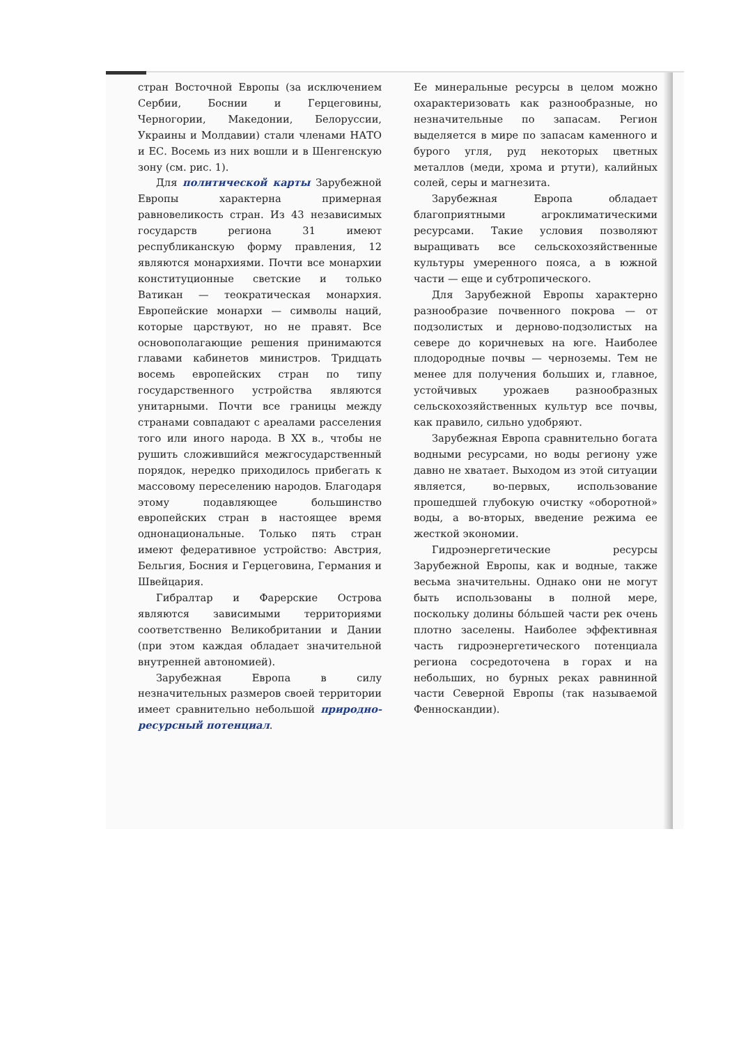стран Восточной Европы (за исключением Сербии, Боснии и Герцеговины, Черногории, Македонии, Белоруссии, Украины и Молдавии) стали членами НАТО и ЕС. Восемь из них вошли и в Шенгенскую зону (см. рис. 1).
Для политической карты Зарубежной Европы характерна примерная равновеликость стран. Из 43 независимых государств региона 31 имеют республиканскую форму правления, 12 являются монархиями. Почти все монархии конституционные светские и только Ватикан — теократическая монархия. Европейские монархи — символы наций, которые царствуют, но не правят. Все основополагающие решения принимаются главами кабинетов министров. Тридцать восемь европейских стран по типу государственного устройства являются унитарными. Почти все границы между странами совпадают с ареалами расселения того или иного народа. В XX в., чтобы не рушить сложившийся межгосударственный порядок, нередко приходилось прибегать к массовому переселению народов. Благодаря этому подавляющее большинство европейских стран в настоящее время однонациональные. Только пять стран имеют федеративное устройство: Австрия, Бельгия, Босния и Герцеговина, Германия и Швейцария.
Гибралтар и Фарерские Острова являются зависимыми территориями соответственно Великобритании и Дании (при этом каждая обладает значительной внутренней автономией).
Зарубежная Европа в силу незначительных размеров своей территории имеет сравнительно небольшой природно-ресурсный потенциал.
Ее минеральные ресурсы в целом можно охарактеризовать как разнообразные, но незначительные по запасам. Регион выделяется в мире по запасам каменного и бурого угля, руд некоторых цветных металлов (меди, хрома и ртути), калийных солей, серы и магнезита.
Зарубежная Европа обладает благоприятными агроклиматическими ресурсами. Такие условия позволяют выращивать все сельскохозяйственные культуры умеренного пояса, а в южной части — еще и субтропического.
Для Зарубежной Европы характерно разнообразие почвенного покрова — от подзолистых и дерново-подзолистых на севере до коричневых на юге. Наиболее плодородные почвы — черноземы. Тем не менее для получения больших и, главное, устойчивых урожаев разнообразных сельскохозяйственных культур все почвы, как правило, сильно удобряют.
Зарубежная Европа сравнительно богата водными ресурсами, но воды региону уже давно не хватает. Выходом из этой ситуации является, во-первых, использование прошедшей глубокую очистку «оборотной» воды, а во-вторых, введение режима ее жесткой экономии.
Гидроэнергетические ресурсы Зарубежной Европы, как и водные, также весьма значительны. Однако они не могут быть использованы в полной мере, поскольку долины бóльшей части рек очень плотно заселены. Наиболее эффективная часть гидроэнергетического потенциала региона сосредоточена в горах и на небольших, но бурных реках равнинной части Северной Европы (так называемой Фенноскандии).